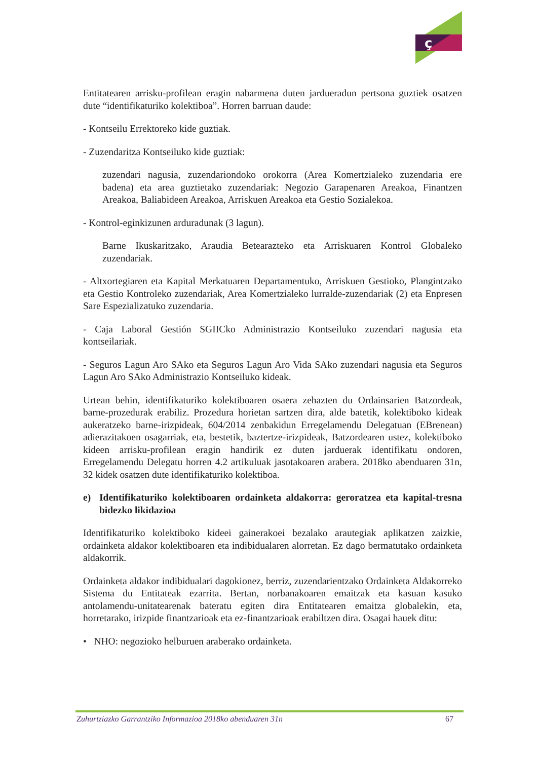ç
Entitatearen arrisku-profilean eragin nabarmena duten jardueradun pertsona guztiek osatzen dute “identifikaturiko kolektiboa”. Horren barruan daude:
- Kontseilu Errektoreko kide guztiak.
- Zuzendaritza Kontseiluko kide guztiak:
zuzendari nagusia, zuzendariondoko orokorra (Area Komertzialeko zuzendaria ere badena) eta area guztietako zuzendariak: Negozio Garapenaren Areakoa, Finantzen Areakoa, Baliabideen Areakoa, Arriskuen Areakoa eta Gestio Sozialekoa.
- Kontrol-eginkizunen arduradunak (3 lagun).
Barne Ikuskaritzako, Araudia Betearazteko eta Arriskuaren Kontrol Globaleko zuzendariak.
- Altxortegiaren eta Kapital Merkatuaren Departamentuko, Arriskuen Gestioko, Plangintzako eta Gestio Kontroleko zuzendariak, Area Komertzialeko lurralde-zuzendariak (2) eta Enpresen Sare Espezializatuko zuzendaria.
- Caja Laboral Gestión SGIICko Administrazio Kontseiluko zuzendari nagusia eta kontseilariak.
- Seguros Lagun Aro SAko eta Seguros Lagun Aro Vida SAko zuzendari nagusia eta Seguros Lagun Aro SAko Administrazio Kontseiluko kideak.
Urtean behin, identifikaturiko kolektiboaren osaera zehazten du Ordainsarien Batzordeak, barne-prozedurak erabiliz. Prozedura horietan sartzen dira, alde batetik, kolektiboko kideak aukeratzeko barne-irizpideak, 604/2014 zenbakidun Erregelamendu Delegatuan (EBrenean) adierazitakoen osagarriak, eta, bestetik, baztertze-irizpideak, Batzordearen ustez, kolektiboko kideen arrisku-profilean eragin handirik ez duten jarduerak identifikatu ondoren, Erregelamendu Delegatu horren 4.2 artikuluak jasotakoaren arabera. 2018ko abenduaren 31n, 32 kidek osatzen dute identifikaturiko kolektiboa.
e) Identifikaturiko kolektiboaren ordainketa aldakorra: geroratzea eta kapital-tresna bidezko likidazioa
Identifikaturiko kolektiboko kideei gainerakoei bezalako arautegiak aplikatzen zaizkie, ordainketa aldakor kolektiboaren eta indibidualaren alorretan. Ez dago bermatutako ordainketa aldakorrik.
Ordainketa aldakor indibidualari dagokionez, berriz, zuzendarientzako Ordainketa Aldakorreko Sistema du Entitateak ezarrita. Bertan, norbanakoaren emaitzak eta kasuan kasuko antolamendu-unitatearenak bateratu egiten dira Entitatearen emaitza globalekin, eta, horretarako, irizpide finantzarioak eta ez-finantzarioak erabiltzen dira. Osagai hauek ditu:
• NHO: negozioko helburuen araberako ordainketa.
Zuhurtziazko Garrantziko Informazioa 2018ko abenduaren 31n 67